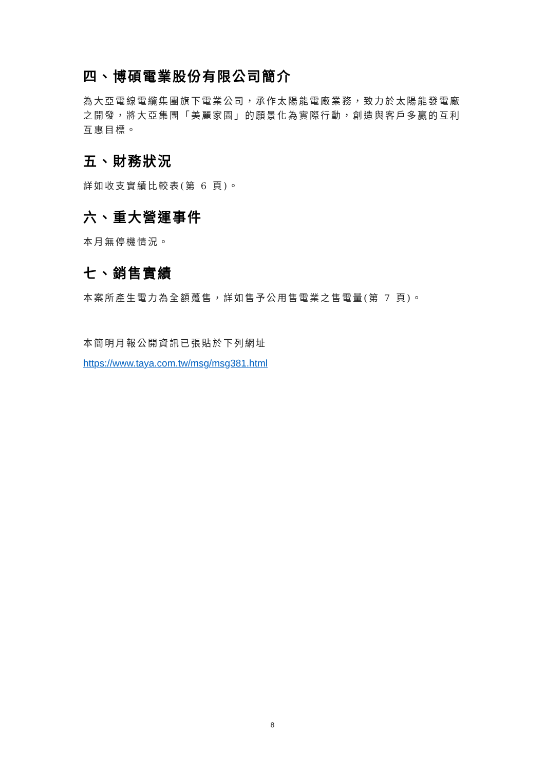四、博碩電業股份有限公司簡介
為大亞電線電纜集團旗下電業公司，承作太陽能電廠業務，致力於太陽能發電廠之開發，將大亞集團「美麗家園」的願景化為實際行動，創造與客戶多贏的互利互惠目標。
五、財務狀況
詳如收支實績比較表(第 6 頁)。
六、重大營運事件
本月無停機情況。
七、銷售實績
本案所產生電力為全額躉售，詳如售予公用售電業之售電量(第 7 頁)。
本簡明月報公開資訊已張貼於下列網址
https://www.taya.com.tw/msg/msg381.html
8